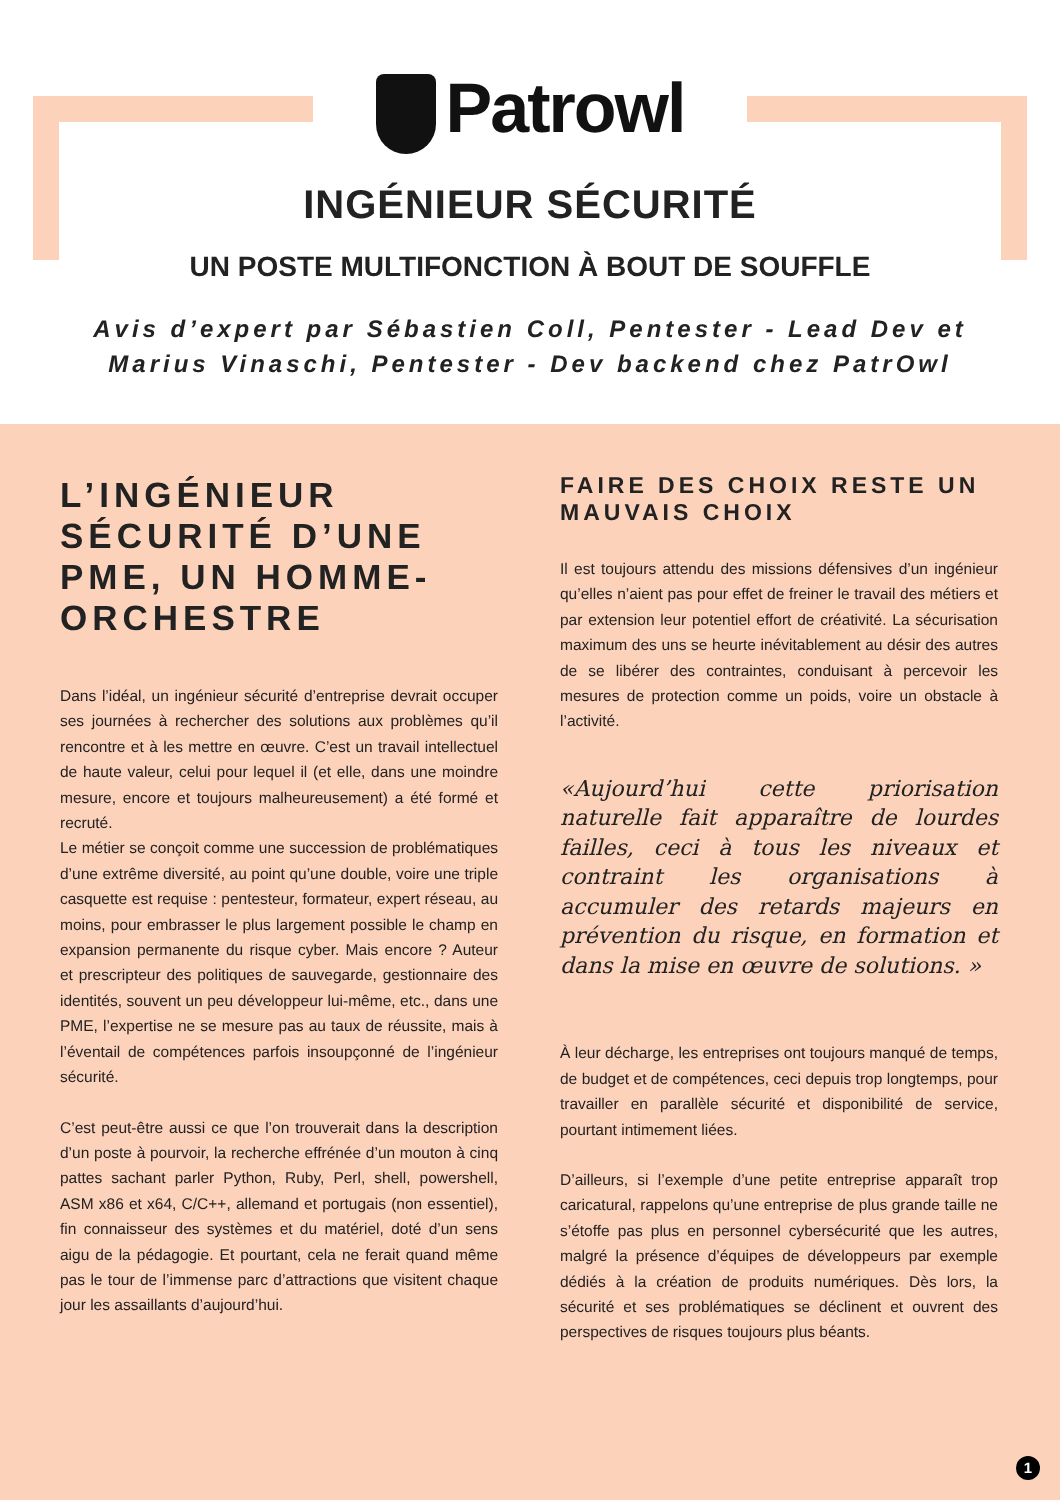Patrowl
INGÉNIEUR SÉCURITÉ
UN POSTE MULTIFONCTION À BOUT DE SOUFFLE
Avis d’expert par Sébastien Coll, Pentester - Lead Dev et
Marius Vinaschi, Pentester - Dev backend chez PatrOwl
L’INGÉNIEUR SÉCURITÉ D’UNE PME, UN HOMME-ORCHESTRE
Dans l’idéal, un ingénieur sécurité d’entreprise devrait occuper ses journées à rechercher des solutions aux problèmes qu’il rencontre et à les mettre en œuvre. C’est un travail intellectuel de haute valeur, celui pour lequel il (et elle, dans une moindre mesure, encore et toujours malheureusement) a été formé et recruté.
Le métier se conçoit comme une succession de problématiques d’une extrême diversité, au point qu’une double, voire une triple casquette est requise : pentesteur, formateur, expert réseau, au moins, pour embrasser le plus largement possible le champ en expansion permanente du risque cyber. Mais encore ? Auteur et prescripteur des politiques de sauvegarde, gestionnaire des identités, souvent un peu développeur lui-même, etc., dans une PME, l’expertise ne se mesure pas au taux de réussite, mais à l’éventail de compétences parfois insoupçonné de l’ingénieur sécurité.
C’est peut-être aussi ce que l’on trouverait dans la description d’un poste à pourvoir, la recherche effrénée d’un mouton à cinq pattes sachant parler Python, Ruby, Perl, shell, powershell, ASM x86 et x64, C/C++, allemand et portugais (non essentiel), fin connaisseur des systèmes et du matériel, doté d’un sens aigu de la pédagogie. Et pourtant, cela ne ferait quand même pas le tour de l’immense parc d’attractions que visitent chaque jour les assaillants d’aujourd’hui.
FAIRE DES CHOIX RESTE UN MAUVAIS CHOIX
Il est toujours attendu des missions défensives d’un ingénieur qu’elles n’aient pas pour effet de freiner le travail des métiers et par extension leur potentiel effort de créativité. La sécurisation maximum des uns se heurte inévitablement au désir des autres de se libérer des contraintes, conduisant à percevoir les mesures de protection comme un poids, voire un obstacle à l’activité.
«Aujourd’hui cette priorisation naturelle fait apparaître de lourdes failles, ceci à tous les niveaux et contraint les organisations à accumuler des retards majeurs en prévention du risque, en formation et dans la mise en œuvre de solutions. »
À leur décharge, les entreprises ont toujours manqué de temps, de budget et de compétences, ceci depuis trop longtemps, pour travailler en parallèle sécurité et disponibilité de service, pourtant intimement liées.
D’ailleurs, si l’exemple d’une petite entreprise apparaît trop caricatural, rappelons qu’une entreprise de plus grande taille ne s’étoffe pas plus en personnel cybersécurité que les autres, malgré la présence d’équipes de développeurs par exemple dédiés à la création de produits numériques. Dès lors, la sécurité et ses problématiques se déclinent et ouvrent des perspectives de risques toujours plus béants.
1